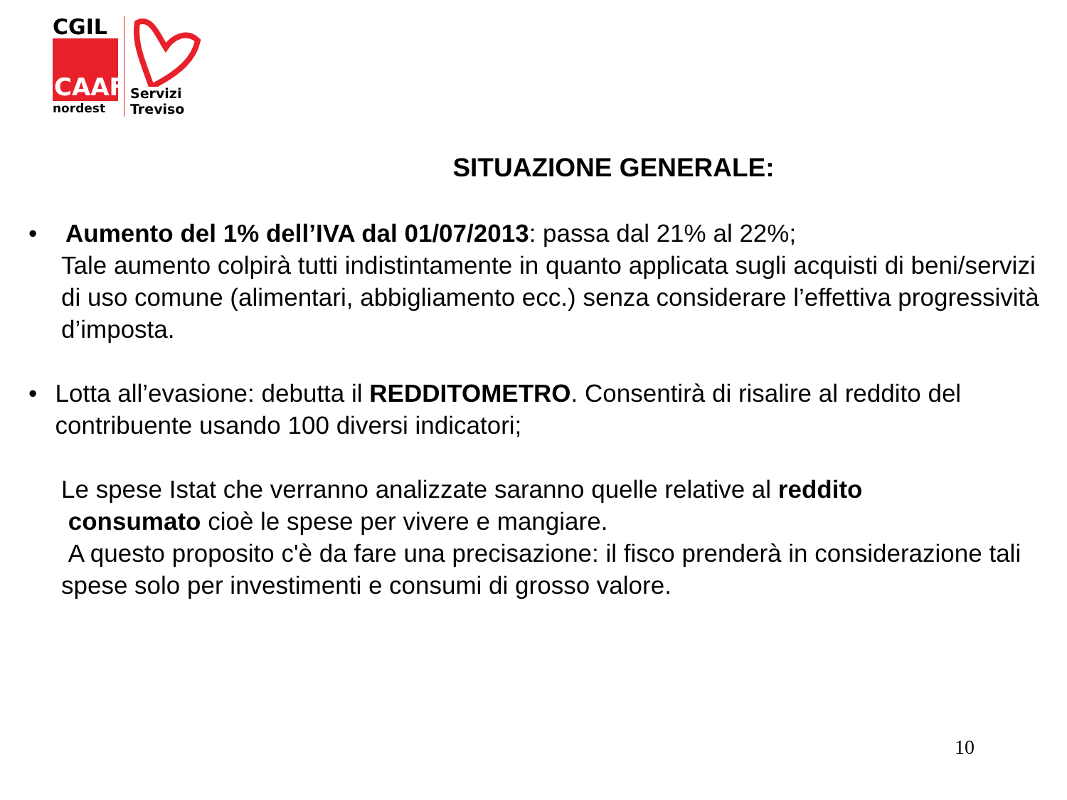CGIL
CAAF
nordest
Servizi
Treviso
SITUAZIONE GENERALE:
• Aumento del 1% dell’IVA dal 01/07/2013: passa dal 21% al 22%;
Tale aumento colpirà tutti indistintamente in quanto applicata sugli acquisti di beni/servizi di uso comune (alimentari, abbigliamento ecc.) senza considerare l’effettiva progressività d’imposta.
• Lotta all’evasione: debutta il REDDITOMETRO. Consentirà di risalire al reddito del contribuente usando 100 diversi indicatori;
Le spese Istat che verranno analizzate saranno quelle relative al reddito
consumato cioè le spese per vivere e mangiare.
A questo proposito c'è da fare una precisazione: il fisco prenderà in considerazione tali spese solo per investimenti e consumi di grosso valore.
10